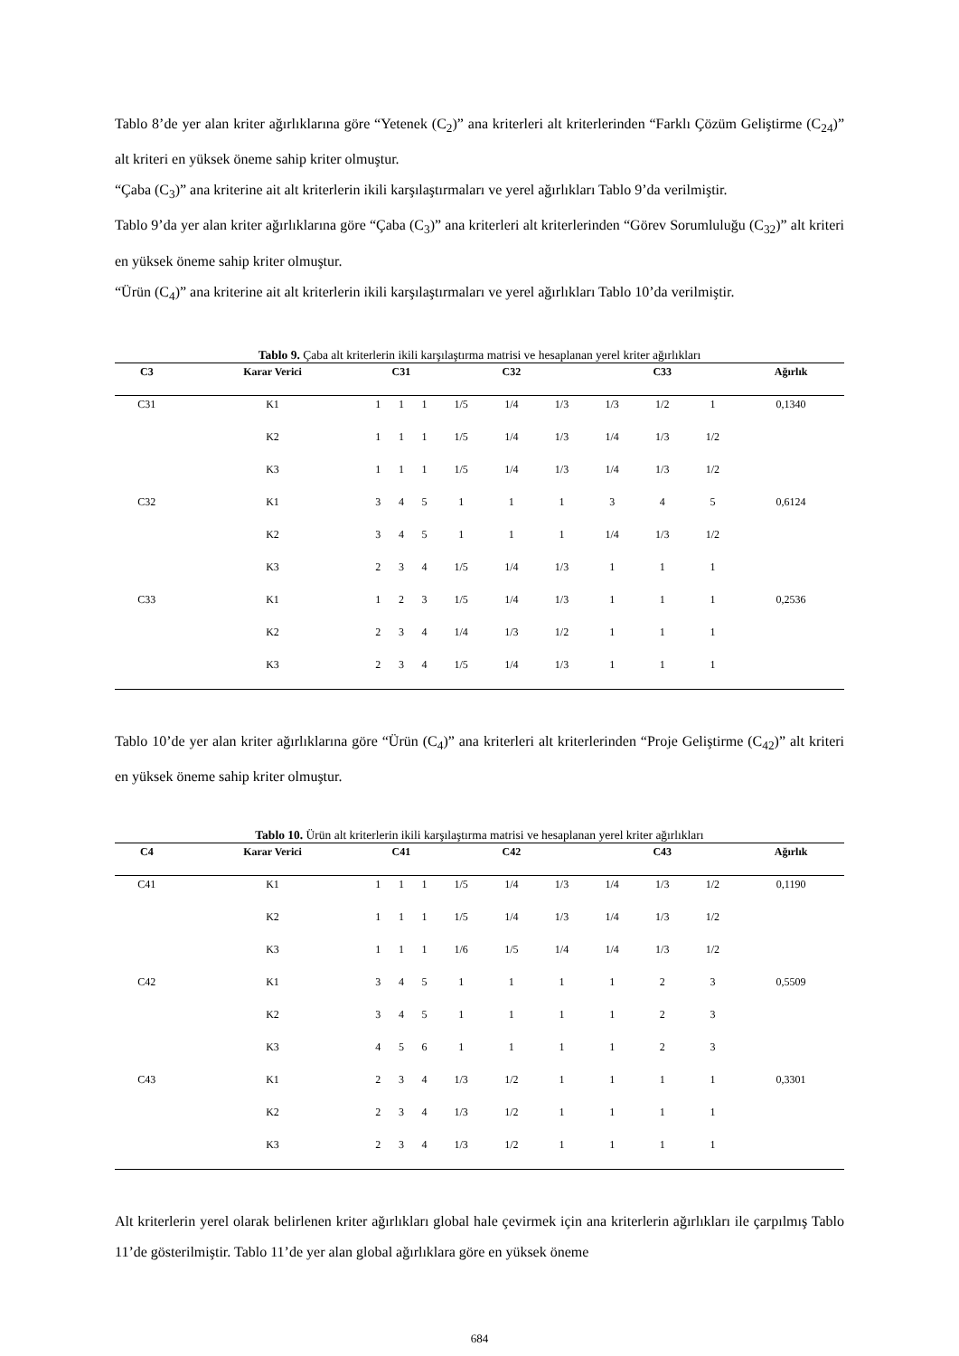Tablo 8’de yer alan kriter ağırlıklarına göre “Yetenek (C<sub>2</sub>)” ana kriterleri alt kriterlerinden “Farklı Çözüm Geliştirme (C<sub>24</sub>)” alt kriteri en yüksek öneme sahip kriter olmuştur.
“Çaba (C<sub>3</sub>)” ana kriterine ait alt kriterlerin ikili karşılaştırmaları ve yerel ağırlıkları Tablo 9’da verilmiştir.
Tablo 9’da yer alan kriter ağırlıklarına göre “Çaba (C<sub>3</sub>)” ana kriterleri alt kriterlerinden “Görev Sorumluluğu (C<sub>32</sub>)” alt kriteri en yüksek öneme sahip kriter olmuştur.
“Ürün (C<sub>4</sub>)” ana kriterine ait alt kriterlerin ikili karşılaştırmaları ve yerel ağırlıkları Tablo 10’da verilmiştir.
Tablo 9. Çaba alt kriterlerin ikili karşılaştırma matrisi ve hesaplanan yerel kriter ağırlıkları
| C3 | Karar Verici | C31 | | | C32 | | | C33 | | | Ağırlık |
| --- | --- | --- | --- | --- | --- | --- | --- | --- | --- | --- | --- |
| C31 | K1 | 1 | 1 | 1 | 1/5 | 1/4 | 1/3 | 1/3 | 1/2 | 1 | 0,1340 |
| | K2 | 1 | 1 | 1 | 1/5 | 1/4 | 1/3 | 1/4 | 1/3 | 1/2 | |
| | K3 | 1 | 1 | 1 | 1/5 | 1/4 | 1/3 | 1/4 | 1/3 | 1/2 | |
| C32 | K1 | 3 | 4 | 5 | 1 | 1 | 1 | 3 | 4 | 5 | 0,6124 |
| | K2 | 3 | 4 | 5 | 1 | 1 | 1 | 1/4 | 1/3 | 1/2 | |
| | K3 | 2 | 3 | 4 | 1/5 | 1/4 | 1/3 | 1 | 1 | 1 | |
| C33 | K1 | 1 | 2 | 3 | 1/5 | 1/4 | 1/3 | 1 | 1 | 1 | 0,2536 |
| | K2 | 2 | 3 | 4 | 1/4 | 1/3 | 1/2 | 1 | 1 | 1 | |
| | K3 | 2 | 3 | 4 | 1/5 | 1/4 | 1/3 | 1 | 1 | 1 | |
Tablo 10’de yer alan kriter ağırlıklarına göre “Ürün (C<sub>4</sub>)” ana kriterleri alt kriterlerinden “Proje Geliştirme (C<sub>42</sub>)” alt kriteri en yüksek öneme sahip kriter olmuştur.
Tablo 10. Ürün alt kriterlerin ikili karşılaştırma matrisi ve hesaplanan yerel kriter ağırlıkları
| C4 | Karar Verici | C41 | | | C42 | | | C43 | | | Ağırlık |
| --- | --- | --- | --- | --- | --- | --- | --- | --- | --- | --- | --- |
| C41 | K1 | 1 | 1 | 1 | 1/5 | 1/4 | 1/3 | 1/4 | 1/3 | 1/2 | 0,1190 |
| | K2 | 1 | 1 | 1 | 1/5 | 1/4 | 1/3 | 1/4 | 1/3 | 1/2 | |
| | K3 | 1 | 1 | 1 | 1/6 | 1/5 | 1/4 | 1/4 | 1/3 | 1/2 | |
| C42 | K1 | 3 | 4 | 5 | 1 | 1 | 1 | 1 | 2 | 3 | 0,5509 |
| | K2 | 3 | 4 | 5 | 1 | 1 | 1 | 1 | 2 | 3 | |
| | K3 | 4 | 5 | 6 | 1 | 1 | 1 | 1 | 2 | 3 | |
| C43 | K1 | 2 | 3 | 4 | 1/3 | 1/2 | 1 | 1 | 1 | 1 | 0,3301 |
| | K2 | 2 | 3 | 4 | 1/3 | 1/2 | 1 | 1 | 1 | 1 | |
| | K3 | 2 | 3 | 4 | 1/3 | 1/2 | 1 | 1 | 1 | 1 | |
Alt kriterlerin yerel olarak belirlenen kriter ağırlıkları global hale çevirmek için ana kriterlerin ağırlıkları ile çarpılmış Tablo 11’de gösterilmiştir. Tablo 11’de yer alan global ağırlıklara göre en yüksek öneme
684